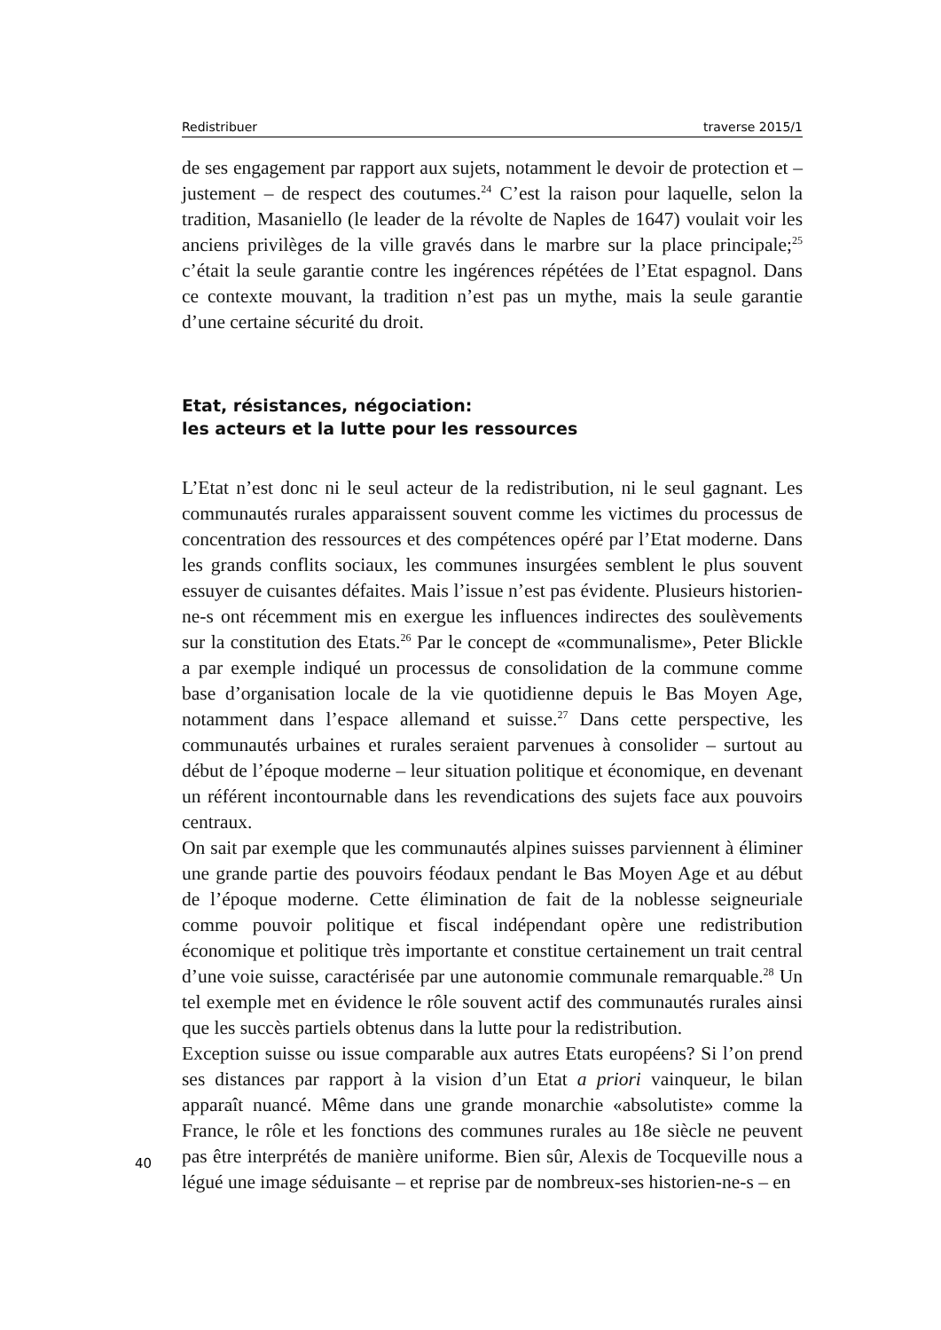Redistribuer traverse 2015/1
de ses engagement par rapport aux sujets, notamment le devoir de protection et – justement – de respect des coutumes.<sup>24</sup> C’est la raison pour laquelle, selon la tradition, Masaniello (le leader de la révolte de Naples de 1647) voulait voir les anciens privilèges de la ville gravés dans le marbre sur la place principale;<sup>25</sup> c’était la seule garantie contre les ingérences répétées de l’Etat espagnol. Dans ce contexte mouvant, la tradition n’est pas un mythe, mais la seule garantie d’une certaine sécurité du droit.
Etat, résistances, négociation:
les acteurs et la lutte pour les ressources
L’Etat n’est donc ni le seul acteur de la redistribution, ni le seul gagnant. Les communautés rurales apparaissent souvent comme les victimes du processus de concentration des ressources et des compétences opéré par l’Etat moderne. Dans les grands conflits sociaux, les communes insurgées semblent le plus souvent essuyer de cuisantes défaites. Mais l’issue n’est pas évidente. Plusieurs historien-ne-s ont récemment mis en exergue les influences indirectes des soulèvements sur la constitution des Etats.<sup>26</sup> Par le concept de «communalisme», Peter Blickle a par exemple indiqué un processus de consolidation de la commune comme base d’organisation locale de la vie quotidienne depuis le Bas Moyen Age, notamment dans l’espace allemand et suisse.<sup>27</sup> Dans cette perspective, les communautés urbaines et rurales seraient parvenues à consolider – surtout au début de l’époque moderne – leur situation politique et économique, en devenant un référent incontournable dans les revendications des sujets face aux pouvoirs centraux.
On sait par exemple que les communautés alpines suisses parviennent à éliminer une grande partie des pouvoirs féodaux pendant le Bas Moyen Age et au début de l’époque moderne. Cette élimination de fait de la noblesse seigneuriale comme pouvoir politique et fiscal indépendant opère une redistribution économique et politique très importante et constitue certainement un trait central d’une voie suisse, caractérisée par une autonomie communale remarquable.<sup>28</sup> Un tel exemple met en évidence le rôle souvent actif des communautés rurales ainsi que les succès partiels obtenus dans la lutte pour la redistribution.
Exception suisse ou issue comparable aux autres Etats européens? Si l’on prend ses distances par rapport à la vision d’un Etat a priori vainqueur, le bilan apparaît nuancé. Même dans une grande monarchie «absolutiste» comme la France, le rôle et les fonctions des communes rurales au 18e siècle ne peuvent pas être interprétés de manière uniforme. Bien sûr, Alexis de Tocqueville nous a légué une image séduisante – et reprise par de nombreux-ses historien-ne-s – en
40